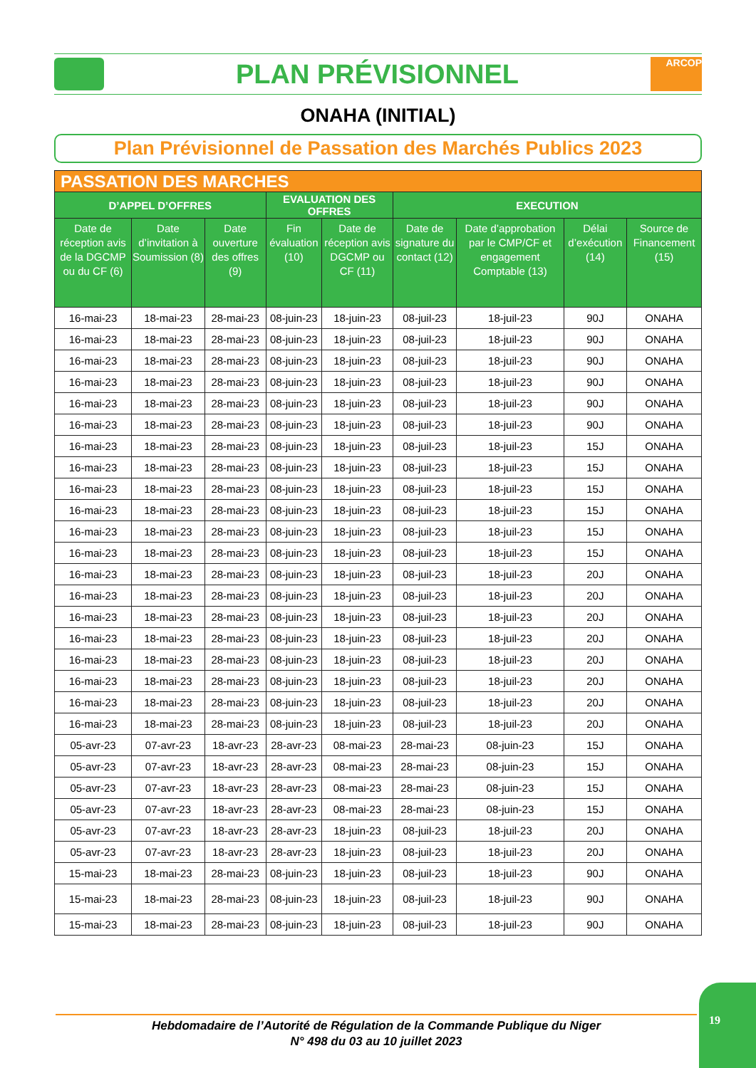PLAN PRÉVISIONNEL
ARCOP
ONAHA (INITIAL)
Plan Prévisionnel de Passation des Marchés Publics 2023
| PASSATION DES MARCHES | | | | | | | | |
| --- | --- | --- | --- | --- | --- | --- | --- | --- |
| D’APPEL D’OFFRES | | | EVALUATION DES OFFRES | | EXECUTION | | | |
| Date de réception avis de la DGCMP ou du CF (6) | Date d’invitation à Soumission (8) | Date ouverture des offres (9) | Fin évaluation (10) | Date de réception avis DGCMP ou CF (11) | Date de signature du contact (12) | Date d’approbation par le CMP/CF et engagement Comptable (13) | Délai d’exécution (14) | Source de Financement (15) |
| 16-mai-23 | 18-mai-23 | 28-mai-23 | 08-juin-23 | 18-juin-23 | 08-juil-23 | 18-juil-23 | 90J | ONAHA |
| 16-mai-23 | 18-mai-23 | 28-mai-23 | 08-juin-23 | 18-juin-23 | 08-juil-23 | 18-juil-23 | 90J | ONAHA |
| 16-mai-23 | 18-mai-23 | 28-mai-23 | 08-juin-23 | 18-juin-23 | 08-juil-23 | 18-juil-23 | 90J | ONAHA |
| 16-mai-23 | 18-mai-23 | 28-mai-23 | 08-juin-23 | 18-juin-23 | 08-juil-23 | 18-juil-23 | 90J | ONAHA |
| 16-mai-23 | 18-mai-23 | 28-mai-23 | 08-juin-23 | 18-juin-23 | 08-juil-23 | 18-juil-23 | 90J | ONAHA |
| 16-mai-23 | 18-mai-23 | 28-mai-23 | 08-juin-23 | 18-juin-23 | 08-juil-23 | 18-juil-23 | 90J | ONAHA |
| 16-mai-23 | 18-mai-23 | 28-mai-23 | 08-juin-23 | 18-juin-23 | 08-juil-23 | 18-juil-23 | 15J | ONAHA |
| 16-mai-23 | 18-mai-23 | 28-mai-23 | 08-juin-23 | 18-juin-23 | 08-juil-23 | 18-juil-23 | 15J | ONAHA |
| 16-mai-23 | 18-mai-23 | 28-mai-23 | 08-juin-23 | 18-juin-23 | 08-juil-23 | 18-juil-23 | 15J | ONAHA |
| 16-mai-23 | 18-mai-23 | 28-mai-23 | 08-juin-23 | 18-juin-23 | 08-juil-23 | 18-juil-23 | 15J | ONAHA |
| 16-mai-23 | 18-mai-23 | 28-mai-23 | 08-juin-23 | 18-juin-23 | 08-juil-23 | 18-juil-23 | 15J | ONAHA |
| 16-mai-23 | 18-mai-23 | 28-mai-23 | 08-juin-23 | 18-juin-23 | 08-juil-23 | 18-juil-23 | 15J | ONAHA |
| 16-mai-23 | 18-mai-23 | 28-mai-23 | 08-juin-23 | 18-juin-23 | 08-juil-23 | 18-juil-23 | 20J | ONAHA |
| 16-mai-23 | 18-mai-23 | 28-mai-23 | 08-juin-23 | 18-juin-23 | 08-juil-23 | 18-juil-23 | 20J | ONAHA |
| 16-mai-23 | 18-mai-23 | 28-mai-23 | 08-juin-23 | 18-juin-23 | 08-juil-23 | 18-juil-23 | 20J | ONAHA |
| 16-mai-23 | 18-mai-23 | 28-mai-23 | 08-juin-23 | 18-juin-23 | 08-juil-23 | 18-juil-23 | 20J | ONAHA |
| 16-mai-23 | 18-mai-23 | 28-mai-23 | 08-juin-23 | 18-juin-23 | 08-juil-23 | 18-juil-23 | 20J | ONAHA |
| 16-mai-23 | 18-mai-23 | 28-mai-23 | 08-juin-23 | 18-juin-23 | 08-juil-23 | 18-juil-23 | 20J | ONAHA |
| 16-mai-23 | 18-mai-23 | 28-mai-23 | 08-juin-23 | 18-juin-23 | 08-juil-23 | 18-juil-23 | 20J | ONAHA |
| 16-mai-23 | 18-mai-23 | 28-mai-23 | 08-juin-23 | 18-juin-23 | 08-juil-23 | 18-juil-23 | 20J | ONAHA |
| 05-avr-23 | 07-avr-23 | 18-avr-23 | 28-avr-23 | 08-mai-23 | 28-mai-23 | 08-juin-23 | 15J | ONAHA |
| 05-avr-23 | 07-avr-23 | 18-avr-23 | 28-avr-23 | 08-mai-23 | 28-mai-23 | 08-juin-23 | 15J | ONAHA |
| 05-avr-23 | 07-avr-23 | 18-avr-23 | 28-avr-23 | 08-mai-23 | 28-mai-23 | 08-juin-23 | 15J | ONAHA |
| 05-avr-23 | 07-avr-23 | 18-avr-23 | 28-avr-23 | 08-mai-23 | 28-mai-23 | 08-juin-23 | 15J | ONAHA |
| 05-avr-23 | 07-avr-23 | 18-avr-23 | 28-avr-23 | 18-juin-23 | 08-juil-23 | 18-juil-23 | 20J | ONAHA |
| 05-avr-23 | 07-avr-23 | 18-avr-23 | 28-avr-23 | 18-juin-23 | 08-juil-23 | 18-juil-23 | 20J | ONAHA |
| 15-mai-23 | 18-mai-23 | 28-mai-23 | 08-juin-23 | 18-juin-23 | 08-juil-23 | 18-juil-23 | 90J | ONAHA |
| 15-mai-23 | 18-mai-23 | 28-mai-23 | 08-juin-23 | 18-juin-23 | 08-juil-23 | 18-juil-23 | 90J | ONAHA |
| 15-mai-23 | 18-mai-23 | 28-mai-23 | 08-juin-23 | 18-juin-23 | 08-juil-23 | 18-juil-23 | 90J | ONAHA |
Hebdomadaire de l’Autorité de Régulation de la Commande Publique du Niger
N° 498 du 03 au 10 juillet 2023
19